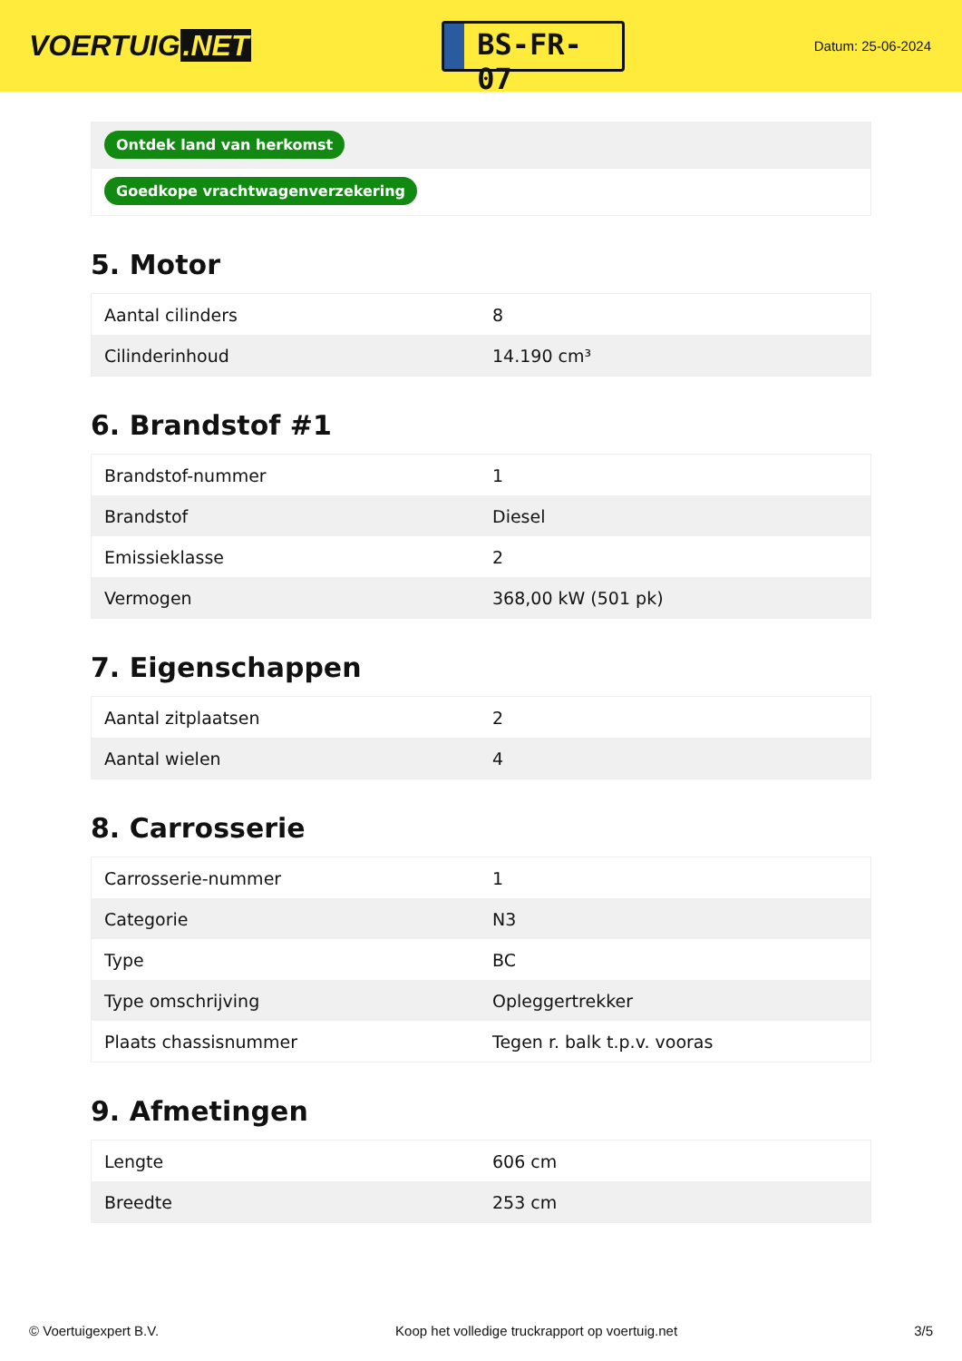VOERTUIG.NET
BS-FR-07
Datum: 25-06-2024
Ontdek land van herkomst
Goedkope vrachtwagenverzekering
5. Motor
| Aantal cilinders | 8 |
| Cilinderinhoud | 14.190 cm³ |
6. Brandstof #1
| Brandstof-nummer | 1 |
| Brandstof | Diesel |
| Emissieklasse | 2 |
| Vermogen | 368,00 kW (501 pk) |
7. Eigenschappen
| Aantal zitplaatsen | 2 |
| Aantal wielen | 4 |
8. Carrosserie
| Carrosserie-nummer | 1 |
| Categorie | N3 |
| Type | BC |
| Type omschrijving | Opleggertrekker |
| Plaats chassisnummer | Tegen r. balk t.p.v. vooras |
9. Afmetingen
| Lengte | 606 cm |
| Breedte | 253 cm |
© Voertuigexpert B.V. Koop het volledige truckrapport op voertuig.net 3/5